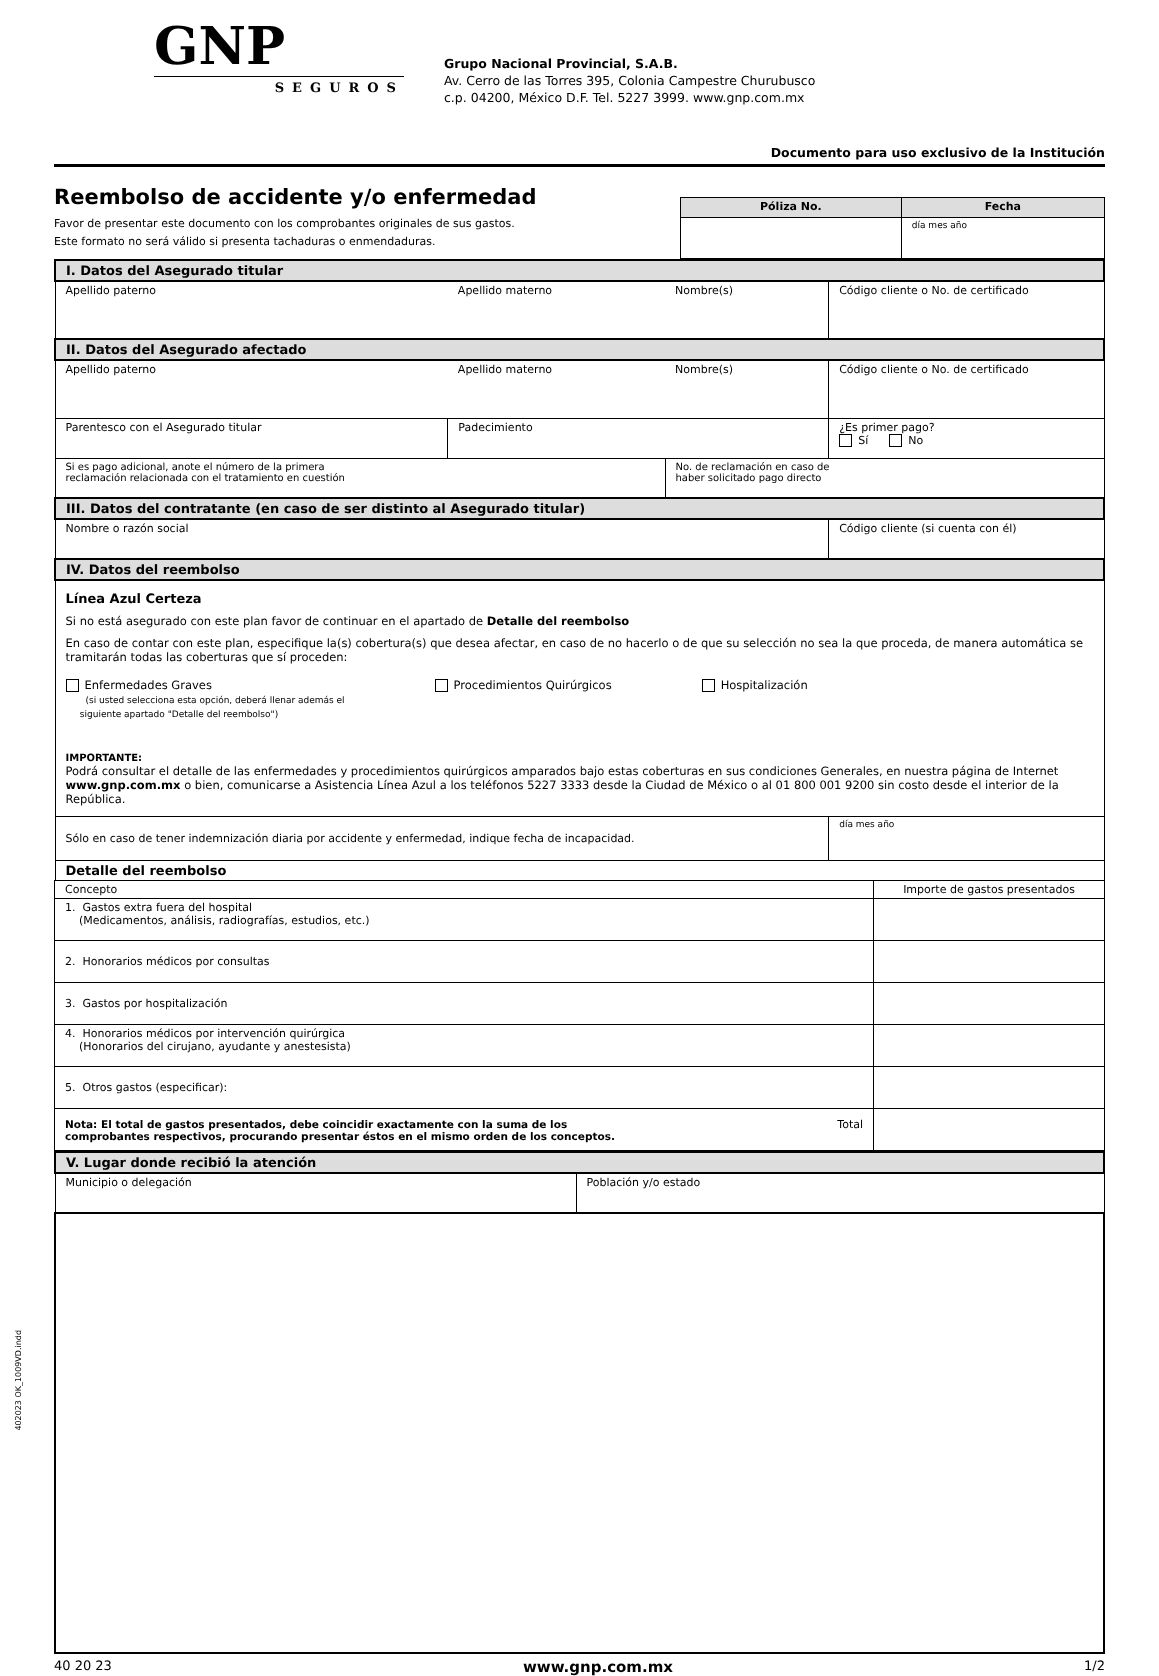GNP
SEGUROS
Grupo Nacional Provincial, S.A.B.
Av. Cerro de las Torres 395, Colonia Campestre Churubusco
c.p. 04200, México D.F. Tel. 5227 3999. www.gnp.com.mx
Documento para uso exclusivo de la Institución
Reembolso de accidente y/o enfermedad
Favor de presentar este documento con los comprobantes originales de sus gastos.
Este formato no será válido si presenta tachaduras o enmendaduras.
| Póliza No. | Fecha |
| --- | --- |
| | día mes año |
| I. Datos del Asegurado titular | | | |
| Apellido paterno | Apellido materno | Nombre(s) | Código cliente o No. de certificado |
| II. Datos del Asegurado afectado | | | |
| Apellido paterno | Apellido materno | Nombre(s) | Código cliente o No. de certificado |
| Parentesco con el Asegurado titular | Padecimiento | | ¿Es primer pago? Sí No |
| Si es pago adicional, anote el número de la primera reclamación relacionada con el tratamiento en cuestión | | No. de reclamación en caso de haber solicitado pago directo | |
| III. Datos del contratante (en caso de ser distinto al Asegurado titular) | | | |
| Nombre o razón social | | | Código cliente (si cuenta con él) |
| IV. Datos del reembolso | | | |
| Línea Azul Certeza Si no está asegurado con este plan favor de continuar en el apartado de Detalle del reembolso En caso de contar con este plan, especifique la(s) cobertura(s) que desea afectar, en caso de no hacerlo o de que su selección no sea la que proceda, de manera automática se tramitarán todas las coberturas que sí proceden: Enfermedades Graves (si usted selecciona esta opción, deberá llenar además el siguiente apartado "Detalle del reembolso") Procedimientos Quirúrgicos Hospitalización IMPORTANTE: Podrá consultar el detalle de las enfermedades y procedimientos quirúrgicos amparados bajo estas coberturas en sus condiciones Generales, en nuestra página de Internet www.gnp.com.mx o bien, comunicarse a Asistencia Línea Azul a los teléfonos 5227 3333 desde la Ciudad de México o al 01 800 001 9200 sin costo desde el interior de la República. | | | |
| Sólo en caso de tener indemnización diaria por accidente y enfermedad, indique fecha de incapacidad. | | | día mes año |
| Detalle del reembolso | | | |
| Concepto | Importe de gastos presentados |
| 1. Gastos extra fuera del hospital (Medicamentos, análisis, radiografías, estudios, etc.) | |
| 2. Honorarios médicos por consultas | |
| 3. Gastos por hospitalización | |
| 4. Honorarios médicos por intervención quirúrgica (Honorarios del cirujano, ayudante y anestesista) | |
| 5. Otros gastos (especificar): | |
| Nota: El total de gastos presentados, debe coincidir exactamente con la suma de los comprobantes respectivos, procurando presentar éstos en el mismo orden de los conceptos. Total | |
| V. Lugar donde recibió la atención | |
| Municipio o delegación | Población y/o estado |
40 20 23 www.gnp.com.mx 1/2
402023 OK_1009VD.indd